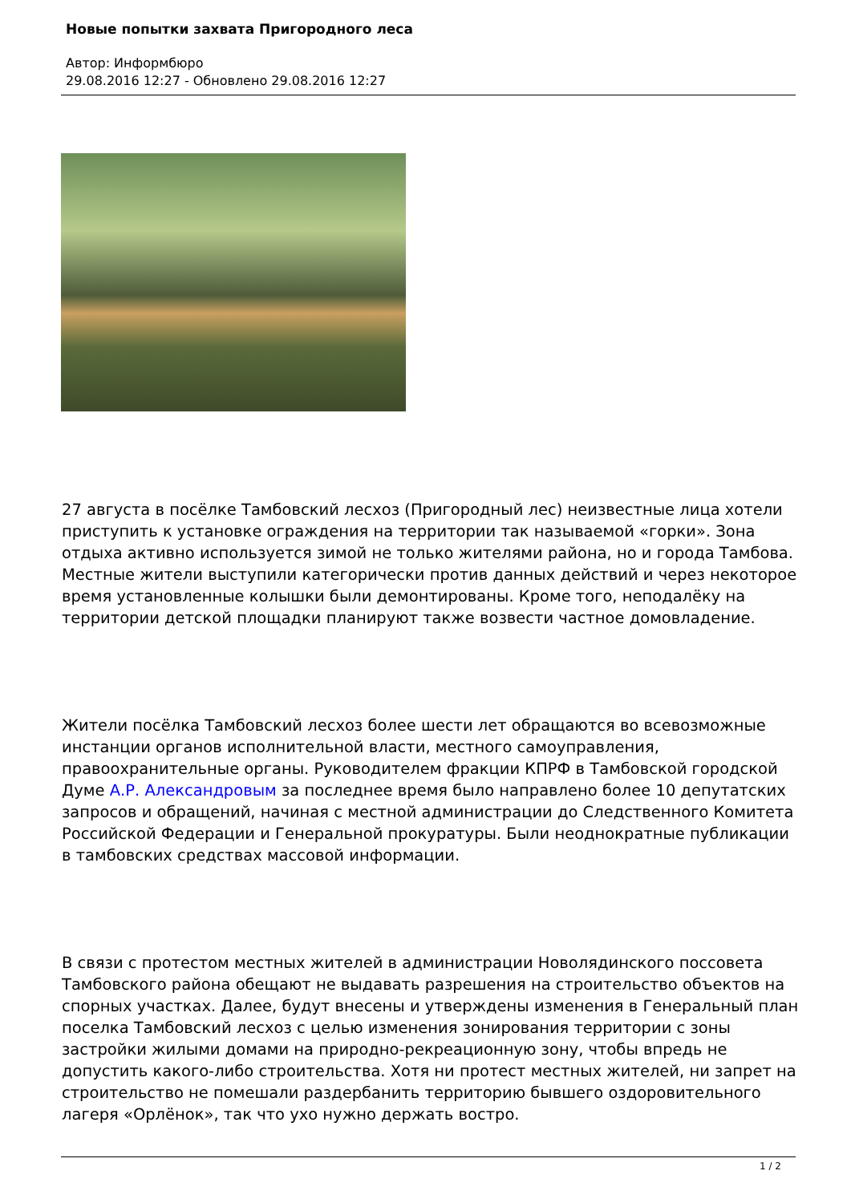Новые попытки захвата Пригородного леса
Автор: Информбюро
29.08.2016 12:27 - Обновлено 29.08.2016 12:27
27 августа в посёлке Тамбовский лесхоз (Пригородный лес) неизвестные лица хотели приступить к установке ограждения на территории так называемой «горки». Зона отдыха активно используется зимой не только жителями района, но и города Тамбова. Местные жители выступили категорически против данных действий и через некоторое время установленные колышки были демонтированы. Кроме того, неподалёку на территории детской площадки планируют также возвести частное домовладение.
Жители посёлка Тамбовский лесхоз более шести лет обращаются во всевозможные инстанции органов исполнительной власти, местного самоуправления, правоохранительные органы. Руководителем фракции КПРФ в Тамбовской городской Думе А.Р. Александровым за последнее время было направлено более 10 депутатских запросов и обращений, начиная с местной администрации до Следственного Комитета Российской Федерации и Генеральной прокуратуры. Были неоднократные публикации в тамбовских средствах массовой информации.
В связи с протестом местных жителей в администрации Новолядинского поссовета Тамбовского района обещают не выдавать разрешения на строительство объектов на спорных участках. Далее, будут внесены и утверждены изменения в Генеральный план поселка Тамбовский лесхоз с целью изменения зонирования территории с зоны застройки жилыми домами на природно-рекреационную зону, чтобы впредь не допустить какого-либо строительства. Хотя ни протест местных жителей, ни запрет на строительство не помешали раздербанить территорию бывшего оздоровительного лагеря «Орлёнок», так что ухо нужно держать востро.
1 / 2